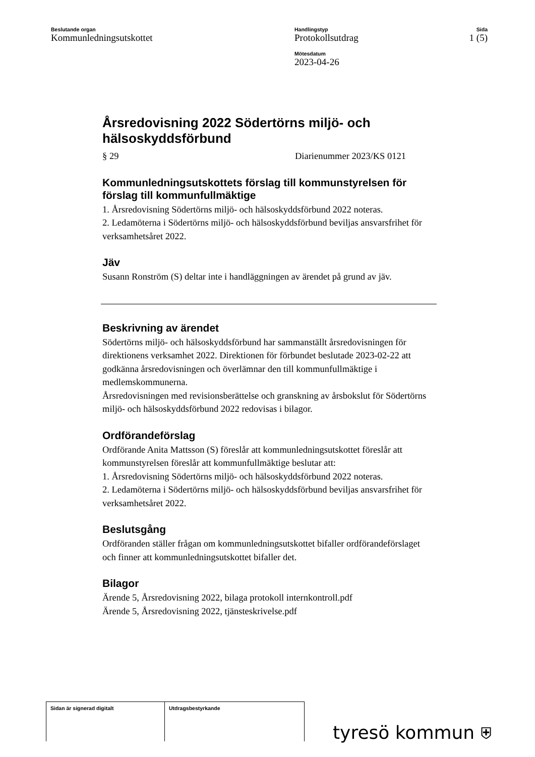Beslutande organ
Kommunledningsutskottet
Handlingstyp
Protokollsutdrag
Mötesdatum
2023-04-26
Sida
1 (5)
Årsredovisning 2022 Södertörns miljö- och hälsoskyddsförbund
§ 29 Diarienummer 2023/KS 0121
Kommunledningsutskottets förslag till kommunstyrelsen för förslag till kommunfullmäktige
1. Årsredovisning Södertörns miljö- och hälsoskyddsförbund 2022 noteras.
2. Ledamöterna i Södertörns miljö- och hälsoskyddsförbund beviljas ansvarsfrihet för verksamhetsåret 2022.
Jäv
Susann Ronström (S) deltar inte i handläggningen av ärendet på grund av jäv.
Beskrivning av ärendet
Södertörns miljö- och hälsoskyddsförbund har sammanställt årsredovisningen för direktionens verksamhet 2022. Direktionen för förbundet beslutade 2023-02-22 att godkänna årsredovisningen och överlämnar den till kommunfullmäktige i medlemskommunerna.
Årsredovisningen med revisionsberättelse och granskning av årsbokslut för Södertörns miljö- och hälsoskyddsförbund 2022 redovisas i bilagor.
Ordförandeförslag
Ordförande Anita Mattsson (S) föreslår att kommunledningsutskottet föreslår att kommunstyrelsen föreslår att kommunfullmäktige beslutar att:
1. Årsredovisning Södertörns miljö- och hälsoskyddsförbund 2022 noteras.
2. Ledamöterna i Södertörns miljö- och hälsoskyddsförbund beviljas ansvarsfrihet för verksamhetsåret 2022.
Beslutsgång
Ordföranden ställer frågan om kommunledningsutskottet bifaller ordförandeförslaget och finner att kommunledningsutskottet bifaller det.
Bilagor
Ärende 5, Årsredovisning 2022, bilaga protokoll internkontroll.pdf
Ärende 5, Årsredovisning 2022, tjänsteskrivelse.pdf
| Sidan är signerad digitalt | Utdragsbestyrkande |
tyresö kommun ⛨